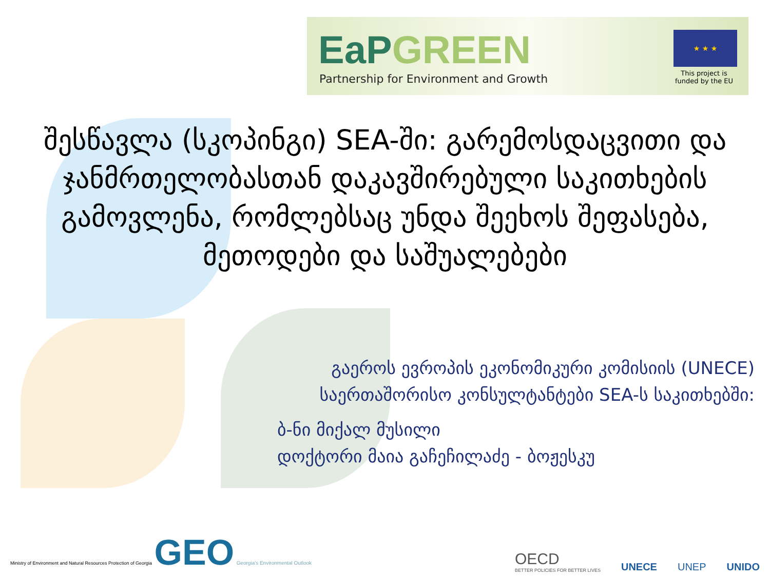EaPGREEN
Partnership for Environment and Growth
★ ★ ★
This project is
funded by the EU
შესწავლა (სკოპინგი) SEA-ში: გარემოსდაცვითი და ჯანმრთელობასთან დაკავშირებული საკითხების გამოვლენა, რომლებსაც უნდა შეეხოს შეფასება, მეთოდები და საშუალებები
გაეროს ევროპის ეკონომიკური კომისიის (UNECE)
საერთაშორისო კონსულტანტები SEA-ს საკითხებში:
ბ-ნი მიქალ მუსილი
დოქტორი მაია გაჩეჩილაძე - ბოჟესკუ
Ministry of Environment and Natural Resources Protection of Georgia GEO Georgia's Environmental Outlook
OECD
BETTER POLICIES FOR BETTER LIVES
UNECE
UNEP
UNIDO